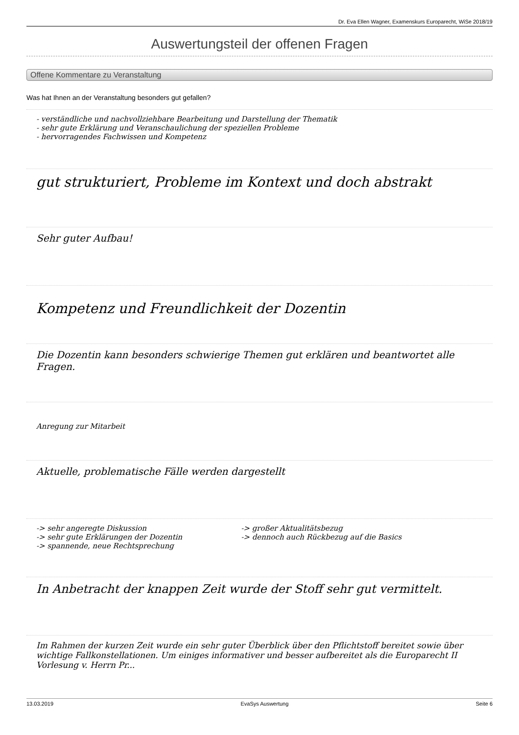Dr. Eva Ellen Wagner, Examenskurs Europarecht, WiSe 2018/19
Auswertungsteil der offenen Fragen
Offene Kommentare zu Veranstaltung
Was hat Ihnen an der Veranstaltung besonders gut gefallen?
- verständliche und nachvollziehbare Bearbeitung und Darstellung der Thematik
- sehr gute Erklärung und Veranschaulichung der speziellen Probleme
- hervorragendes Fachwissen und Kompetenz
gut strukturiert, Probleme im Kontext und doch abstrakt
Sehr guter Aufbau!
Kompetenz und Freundlichkeit der Dozentin
Die Dozentin kann besonders schwierige Themen gut erklären und beantwortet alle Fragen.
Anregung zur Mitarbeit
Aktuelle, problematische Fälle werden dargestellt
-> sehr angeregte Diskussion
-> sehr gute Erklärungen der Dozentin
-> spannende, neue Rechtsprechung
-> großer Aktualitätsbezug
-> dennoch auch Rückbezug auf die Basics
In Anbetracht der knappen Zeit wurde der Stoff sehr gut vermittelt.
Im Rahmen der kurzen Zeit wurde ein sehr guter Überblick über den Pflichtstoff bereitet sowie über wichtige Fallkonstellationen. Um einiges informativer und besser aufbereitet als die Europarecht II Vorlesung v. Herrn Pr...
13.03.2019 EvaSys Auswertung Seite 6